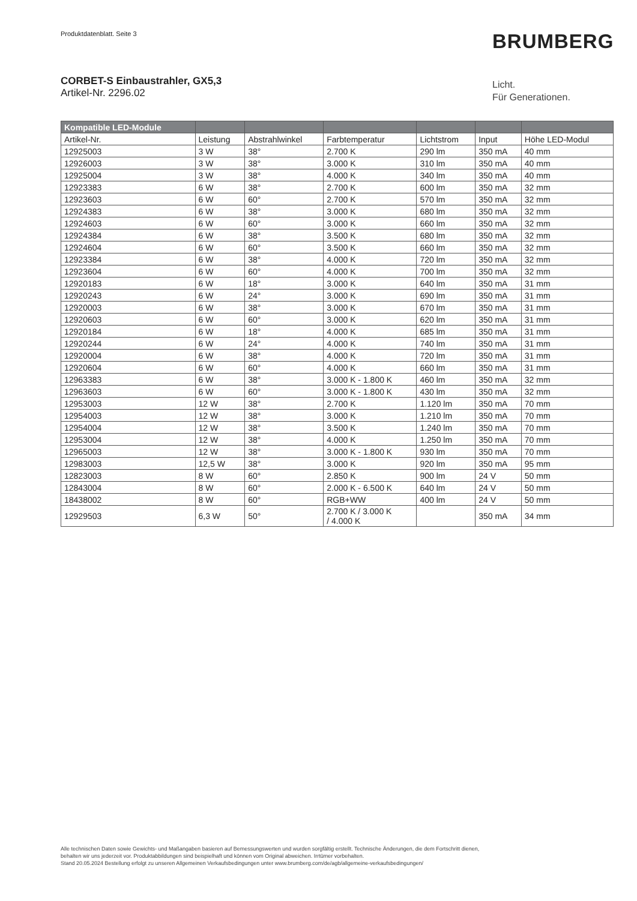Produktdatenblatt. Seite 3 BRUMBERG
CORBET-S Einbaustrahler, GX5,3
Artikel-Nr. 2296.02
Licht.
Für Generationen.
| Kompatible LED-Module | | | | | | |
| --- | --- | --- | --- | --- | --- | --- |
| Artikel-Nr. | Leistung | Abstrahlwinkel | Farbtemperatur | Lichtstrom | Input | Höhe LED-Modul |
| 12925003 | 3 W | 38° | 2.700 K | 290 lm | 350 mA | 40 mm |
| 12926003 | 3 W | 38° | 3.000 K | 310 lm | 350 mA | 40 mm |
| 12925004 | 3 W | 38° | 4.000 K | 340 lm | 350 mA | 40 mm |
| 12923383 | 6 W | 38° | 2.700 K | 600 lm | 350 mA | 32 mm |
| 12923603 | 6 W | 60° | 2.700 K | 570 lm | 350 mA | 32 mm |
| 12924383 | 6 W | 38° | 3.000 K | 680 lm | 350 mA | 32 mm |
| 12924603 | 6 W | 60° | 3.000 K | 660 lm | 350 mA | 32 mm |
| 12924384 | 6 W | 38° | 3.500 K | 680 lm | 350 mA | 32 mm |
| 12924604 | 6 W | 60° | 3.500 K | 660 lm | 350 mA | 32 mm |
| 12923384 | 6 W | 38° | 4.000 K | 720 lm | 350 mA | 32 mm |
| 12923604 | 6 W | 60° | 4.000 K | 700 lm | 350 mA | 32 mm |
| 12920183 | 6 W | 18° | 3.000 K | 640 lm | 350 mA | 31 mm |
| 12920243 | 6 W | 24° | 3.000 K | 690 lm | 350 mA | 31 mm |
| 12920003 | 6 W | 38° | 3.000 K | 670 lm | 350 mA | 31 mm |
| 12920603 | 6 W | 60° | 3.000 K | 620 lm | 350 mA | 31 mm |
| 12920184 | 6 W | 18° | 4.000 K | 685 lm | 350 mA | 31 mm |
| 12920244 | 6 W | 24° | 4.000 K | 740 lm | 350 mA | 31 mm |
| 12920004 | 6 W | 38° | 4.000 K | 720 lm | 350 mA | 31 mm |
| 12920604 | 6 W | 60° | 4.000 K | 660 lm | 350 mA | 31 mm |
| 12963383 | 6 W | 38° | 3.000 K - 1.800 K | 460 lm | 350 mA | 32 mm |
| 12963603 | 6 W | 60° | 3.000 K - 1.800 K | 430 lm | 350 mA | 32 mm |
| 12953003 | 12 W | 38° | 2.700 K | 1.120 lm | 350 mA | 70 mm |
| 12954003 | 12 W | 38° | 3.000 K | 1.210 lm | 350 mA | 70 mm |
| 12954004 | 12 W | 38° | 3.500 K | 1.240 lm | 350 mA | 70 mm |
| 12953004 | 12 W | 38° | 4.000 K | 1.250 lm | 350 mA | 70 mm |
| 12965003 | 12 W | 38° | 3.000 K - 1.800 K | 930 lm | 350 mA | 70 mm |
| 12983003 | 12,5 W | 38° | 3.000 K | 920 lm | 350 mA | 95 mm |
| 12823003 | 8 W | 60° | 2.850 K | 900 lm | 24 V | 50 mm |
| 12843004 | 8 W | 60° | 2.000 K - 6.500 K | 640 lm | 24 V | 50 mm |
| 18438002 | 8 W | 60° | RGB+WW | 400 lm | 24 V | 50 mm |
| 12929503 | 6,3 W | 50° | 2.700 K / 3.000 K / 4.000 K | | 350 mA | 34 mm |
Alle technischen Daten sowie Gewichts- und Maßangaben basieren auf Bemessungswerten und wurden sorgfältig erstellt. Technische Änderungen, die dem Fortschritt dienen,
behalten wir uns jederzeit vor. Produktabbildungen sind beispielhaft und können vom Original abweichen. Irrtümer vorbehalten.
Stand 20.05.2024 Bestellung erfolgt zu unseren Allgemeinen Verkaufsbedingungen unter www.brumberg.com/de/agb/allgemeine-verkaufsbedingungen/